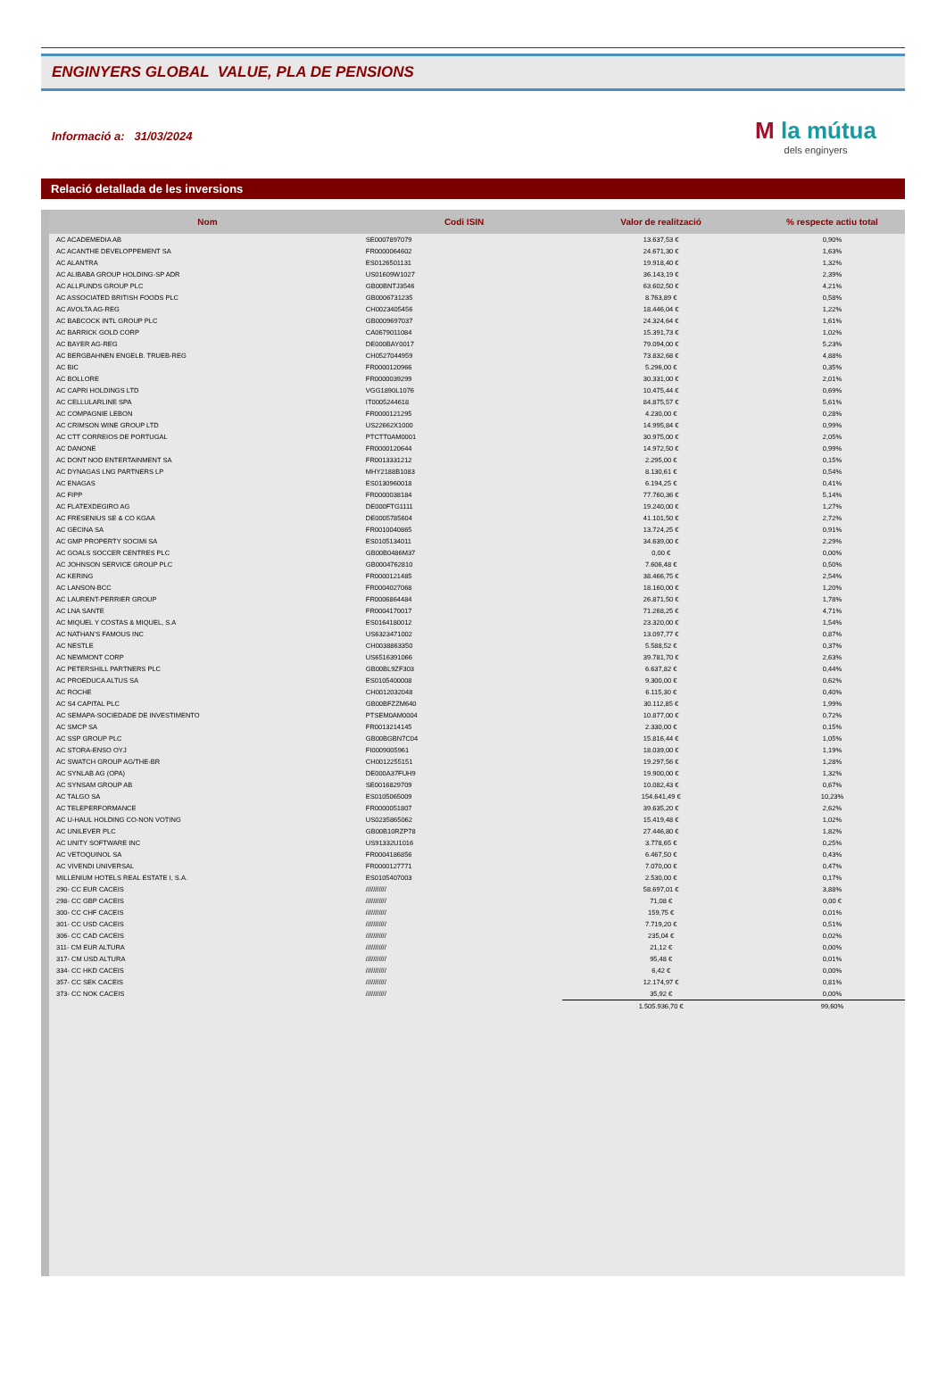ENGINYERS GLOBAL VALUE, PLA DE PENSIONS
Informació a: 31/03/2024
M la mútua
dels enginyers
Relació detallada de les inversions
| Nom | Codi ISIN | Valor de realització | % respecte actiu total |
| --- | --- | --- | --- |
| AC ACADEMEDIA AB | SE0007897079 | 13.637,53 € | 0,90% |
| AC ACANTHE DEVELOPPEMENT SA | FR0000064602 | 24.671,30 € | 1,63% |
| AC ALANTRA | ES0126501131 | 19.918,40 € | 1,32% |
| AC ALIBABA GROUP HOLDING-SP ADR | US01609W1027 | 36.143,19 € | 2,39% |
| AC ALLFUNDS GROUP PLC | GB00BNTJ3546 | 63.602,50 € | 4,21% |
| AC ASSOCIATED BRITISH FOODS PLC | GB0006731235 | 8.763,89 € | 0,58% |
| AC AVOLTA AG-REG | CH0023405456 | 18.446,04 € | 1,22% |
| AC BABCOCK INTL GROUP PLC | GB0009697037 | 24.324,64 € | 1,61% |
| AC BARRICK GOLD CORP | CA0679011084 | 15.391,73 € | 1,02% |
| AC BAYER AG-REG | DE000BAY0017 | 79.094,00 € | 5,23% |
| AC BERGBAHNEN ENGELB. TRUEB-REG | CH0527044959 | 73.832,68 € | 4,88% |
| AC BIC | FR0000120966 | 5.296,00 € | 0,35% |
| AC BOLLORE | FR0000039299 | 30.331,00 € | 2,01% |
| AC CAPRI HOLDINGS LTD | VGG1890L1076 | 10.475,44 € | 0,69% |
| AC CELLULARLINE SPA | IT0005244618 | 84.875,57 € | 5,61% |
| AC COMPAGNIE LEBON | FR0000121295 | 4.230,00 € | 0,28% |
| AC CRIMSON WINE GROUP LTD | US22662X1000 | 14.995,84 € | 0,99% |
| AC CTT CORREIOS DE PORTUGAL | PTCTT0AM0001 | 30.975,00 € | 2,05% |
| AC DANONE | FR0000120644 | 14.972,50 € | 0,99% |
| AC DONT NOD ENTERTAINMENT SA | FR0013331212 | 2.295,00 € | 0,15% |
| AC DYNAGAS LNG PARTNERS LP | MHY2188B1083 | 8.130,61 € | 0,54% |
| AC ENAGAS | ES0130960018 | 6.194,25 € | 0,41% |
| AC FIPP | FR0000038184 | 77.760,36 € | 5,14% |
| AC FLATEXDEGIRO AG | DE000FTG1111 | 19.240,00 € | 1,27% |
| AC FRESENIUS SE & CO KGAA | DE0005785604 | 41.101,50 € | 2,72% |
| AC GECINA SA | FR0010040865 | 13.724,25 € | 0,91% |
| AC GMP PROPERTY SOCIMI SA | ES0105134011 | 34.639,00 € | 2,29% |
| AC GOALS SOCCER CENTRES PLC | GB00B0486M37 | 0,00 € | 0,00% |
| AC JOHNSON SERVICE GROUP PLC | GB0004762810 | 7.606,48 € | 0,50% |
| AC KERING | FR0000121485 | 38.466,75 € | 2,54% |
| AC LANSON-BCC | FR0004027068 | 18.160,00 € | 1,20% |
| AC LAURENT-PERRIER GROUP | FR0006864484 | 26.871,50 € | 1,78% |
| AC LNA SANTE | FR0004170017 | 71.268,25 € | 4,71% |
| AC MIQUEL Y COSTAS & MIQUEL, S.A | ES0164180012 | 23.320,00 € | 1,54% |
| AC NATHAN'S FAMOUS INC | US6323471002 | 13.097,77 € | 0,87% |
| AC NESTLE | CH0038863350 | 5.588,52 € | 0,37% |
| AC NEWMONT CORP | US6516391066 | 39.781,70 € | 2,63% |
| AC PETERSHILL PARTNERS PLC | GB00BL9ZF303 | 6.637,82 € | 0,44% |
| AC PROEDUCA ALTUS SA | ES0105400008 | 9.300,00 € | 0,62% |
| AC ROCHE | CH0012032048 | 6.115,30 € | 0,40% |
| AC S4 CAPITAL PLC | GB00BFZZM640 | 30.112,85 € | 1,99% |
| AC SEMAPA-SOCIEDADE DE INVESTIMENTO | PTSEM0AM0004 | 10.877,00 € | 0,72% |
| AC SMCP SA | FR0013214145 | 2.330,00 € | 0,15% |
| AC SSP GROUP PLC | GB00BGBN7C04 | 15.816,44 € | 1,05% |
| AC STORA-ENSO OYJ | FI0009005961 | 18.039,00 € | 1,19% |
| AC SWATCH GROUP AG/THE-BR | CH0012255151 | 19.297,56 € | 1,28% |
| AC SYNLAB AG (OPA) | DE000A37FUH9 | 19.900,00 € | 1,32% |
| AC SYNSAM GROUP AB | SE0016829709 | 10.082,43 € | 0,67% |
| AC TALGO SA | ES0105065009 | 154.641,49 € | 10,23% |
| AC TELEPERFORMANCE | FR0000051807 | 39.635,20 € | 2,62% |
| AC U-HAUL HOLDING CO-NON VOTING | US0235865062 | 15.419,48 € | 1,02% |
| AC UNILEVER PLC | GB00B10RZP78 | 27.446,80 € | 1,82% |
| AC UNITY SOFTWARE INC | US91332U1016 | 3.778,65 € | 0,25% |
| AC VETOQUINOL SA | FR0004186856 | 6.467,50 € | 0,43% |
| AC VIVENDI UNIVERSAL | FR0000127771 | 7.070,00 € | 0,47% |
| MILLENIUM HOTELS REAL ESTATE I, S.A. | ES0105407003 | 2.530,00 € | 0,17% |
| 290- CC EUR CACEIS | /////////// | 58.697,01 € | 3,88% |
| 298- CC GBP CACEIS | /////////// | 71,08 € | 0,00 € |
| 300- CC CHF CACEIS | /////////// | 159,75 € | 0,01% |
| 301- CC USD CACEIS | /////////// | 7.719,20 € | 0,51% |
| 306- CC CAD CACEIS | /////////// | 235,04 € | 0,02% |
| 311- CM EUR ALTURA | /////////// | 21,12 € | 0,00% |
| 317- CM USD ALTURA | /////////// | 95,48 € | 0,01% |
| 334- CC HKD CACEIS | /////////// | 6,42 € | 0,00% |
| 357- CC SEK CACEIS | /////////// | 12.174,97 € | 0,81% |
| 373- CC NOK CACEIS | /////////// | 35,92 € | 0,00% |
| | | 1.505.936,70 € | 99,60% |